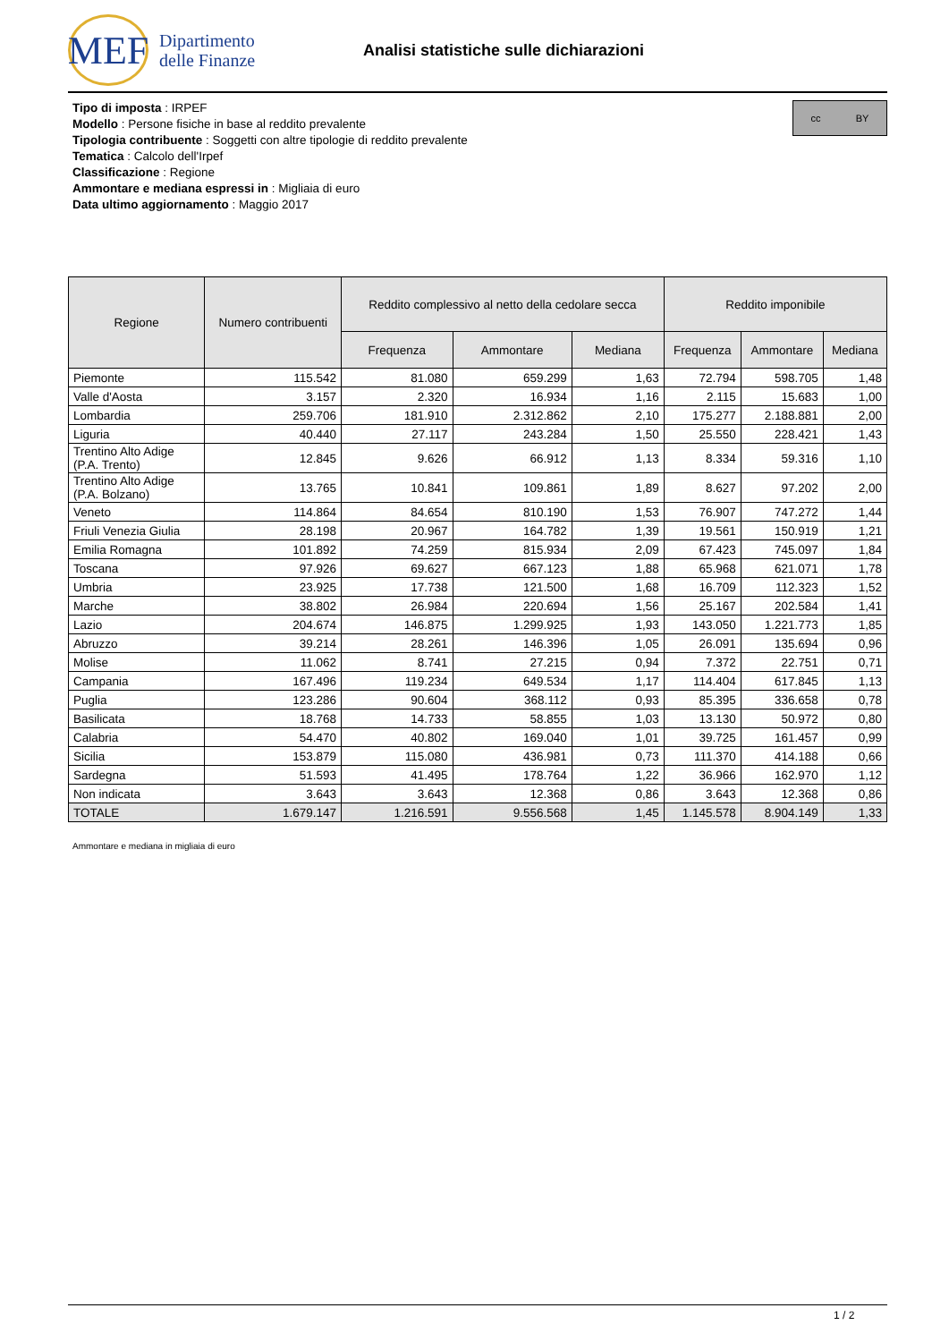MEF
Dipartimento
delle Finanze
Analisi statistiche sulle dichiarazioni
Tipo di imposta : IRPEF
Modello : Persone fisiche in base al reddito prevalente
Tipologia contribuente : Soggetti con altre tipologie di reddito prevalente
Tematica : Calcolo dell'Irpef
Classificazione : Regione
Ammontare e mediana espressi in : Migliaia di euro
Data ultimo aggiornamento : Maggio 2017
cc BY
| Regione | Numero contribuenti | Reddito complessivo al netto della cedolare secca | | | Reddito imponibile | | |
| --- | --- | --- | --- | --- | --- | --- | --- |
| | | Frequenza | Ammontare | Mediana | Frequenza | Ammontare | Mediana |
| Piemonte | 115.542 | 81.080 | 659.299 | 1,63 | 72.794 | 598.705 | 1,48 |
| Valle d'Aosta | 3.157 | 2.320 | 16.934 | 1,16 | 2.115 | 15.683 | 1,00 |
| Lombardia | 259.706 | 181.910 | 2.312.862 | 2,10 | 175.277 | 2.188.881 | 2,00 |
| Liguria | 40.440 | 27.117 | 243.284 | 1,50 | 25.550 | 228.421 | 1,43 |
| Trentino Alto Adige (P.A. Trento) | 12.845 | 9.626 | 66.912 | 1,13 | 8.334 | 59.316 | 1,10 |
| Trentino Alto Adige (P.A. Bolzano) | 13.765 | 10.841 | 109.861 | 1,89 | 8.627 | 97.202 | 2,00 |
| Veneto | 114.864 | 84.654 | 810.190 | 1,53 | 76.907 | 747.272 | 1,44 |
| Friuli Venezia Giulia | 28.198 | 20.967 | 164.782 | 1,39 | 19.561 | 150.919 | 1,21 |
| Emilia Romagna | 101.892 | 74.259 | 815.934 | 2,09 | 67.423 | 745.097 | 1,84 |
| Toscana | 97.926 | 69.627 | 667.123 | 1,88 | 65.968 | 621.071 | 1,78 |
| Umbria | 23.925 | 17.738 | 121.500 | 1,68 | 16.709 | 112.323 | 1,52 |
| Marche | 38.802 | 26.984 | 220.694 | 1,56 | 25.167 | 202.584 | 1,41 |
| Lazio | 204.674 | 146.875 | 1.299.925 | 1,93 | 143.050 | 1.221.773 | 1,85 |
| Abruzzo | 39.214 | 28.261 | 146.396 | 1,05 | 26.091 | 135.694 | 0,96 |
| Molise | 11.062 | 8.741 | 27.215 | 0,94 | 7.372 | 22.751 | 0,71 |
| Campania | 167.496 | 119.234 | 649.534 | 1,17 | 114.404 | 617.845 | 1,13 |
| Puglia | 123.286 | 90.604 | 368.112 | 0,93 | 85.395 | 336.658 | 0,78 |
| Basilicata | 18.768 | 14.733 | 58.855 | 1,03 | 13.130 | 50.972 | 0,80 |
| Calabria | 54.470 | 40.802 | 169.040 | 1,01 | 39.725 | 161.457 | 0,99 |
| Sicilia | 153.879 | 115.080 | 436.981 | 0,73 | 111.370 | 414.188 | 0,66 |
| Sardegna | 51.593 | 41.495 | 178.764 | 1,22 | 36.966 | 162.970 | 1,12 |
| Non indicata | 3.643 | 3.643 | 12.368 | 0,86 | 3.643 | 12.368 | 0,86 |
| TOTALE | 1.679.147 | 1.216.591 | 9.556.568 | 1,45 | 1.145.578 | 8.904.149 | 1,33 |
Ammontare e mediana in migliaia di euro
1 / 2